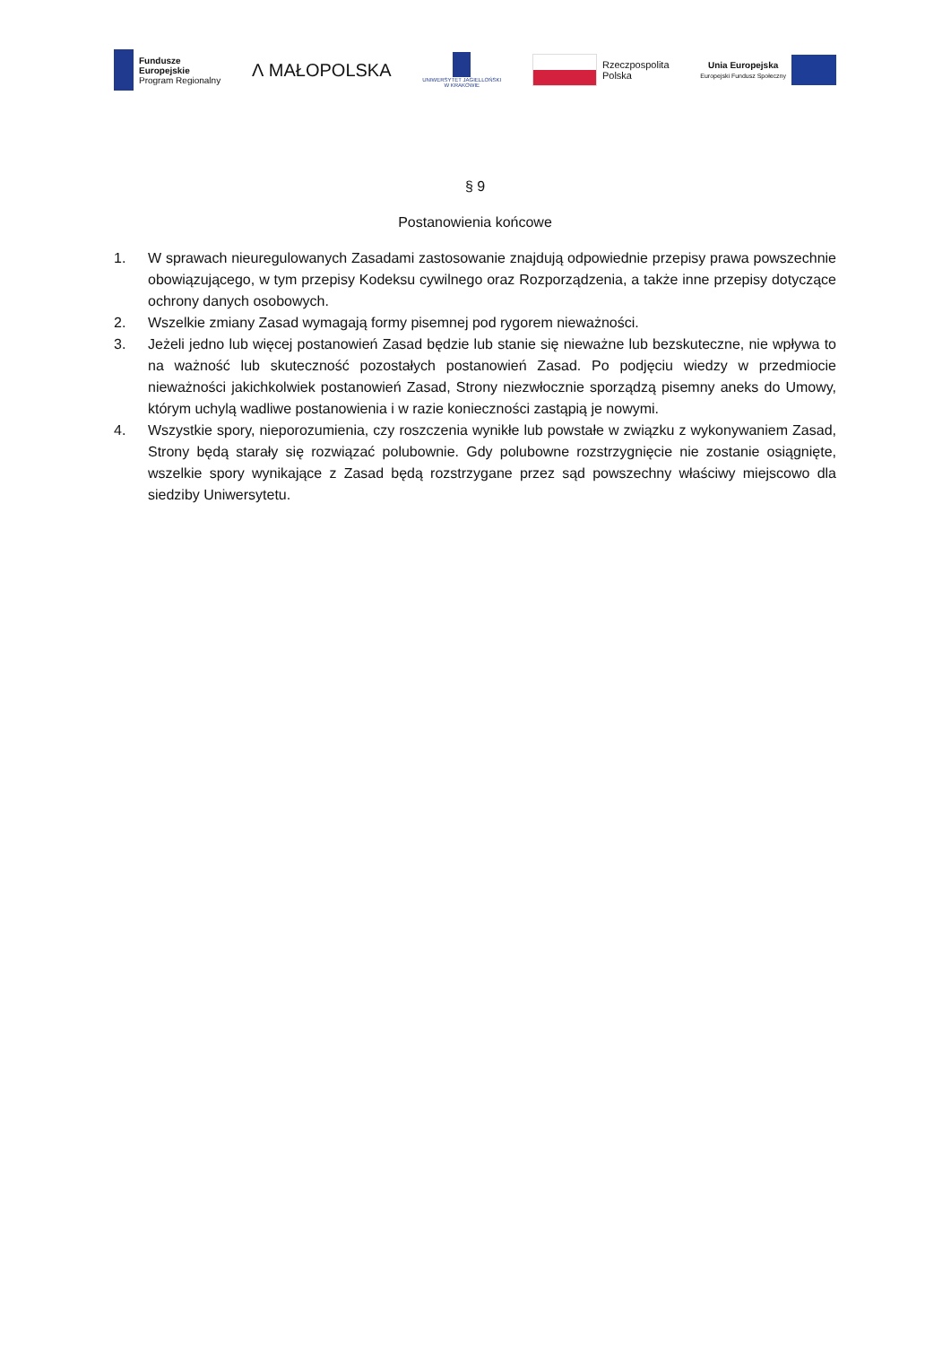Fundusze
Europejskie
Program Regionalny
Ʌ MAŁOPOLSKA
UNIWERSYTET JAGIELLOŃSKI
W KRAKOWIE
Rzeczpospolita
Polska
Unia Europejska
Europejski Fundusz Społeczny
§ 9
Postanowienia końcowe
1. W sprawach nieuregulowanych Zasadami zastosowanie znajdują odpowiednie przepisy prawa powszechnie obowiązującego, w tym przepisy Kodeksu cywilnego oraz Rozporządzenia, a także inne przepisy dotyczące ochrony danych osobowych.
2. Wszelkie zmiany Zasad wymagają formy pisemnej pod rygorem nieważności.
3. Jeżeli jedno lub więcej postanowień Zasad będzie lub stanie się nieważne lub bezskuteczne, nie wpływa to na ważność lub skuteczność pozostałych postanowień Zasad. Po podjęciu wiedzy w przedmiocie nieważności jakichkolwiek postanowień Zasad, Strony niezwłocznie sporządzą pisemny aneks do Umowy, którym uchylą wadliwe postanowienia i w razie konieczności zastąpią je nowymi.
4. Wszystkie spory, nieporozumienia, czy roszczenia wynikłe lub powstałe w związku z wykonywaniem Zasad, Strony będą starały się rozwiązać polubownie. Gdy polubowne rozstrzygnięcie nie zostanie osiągnięte, wszelkie spory wynikające z Zasad będą rozstrzygane przez sąd powszechny właściwy miejscowo dla siedziby Uniwersytetu.